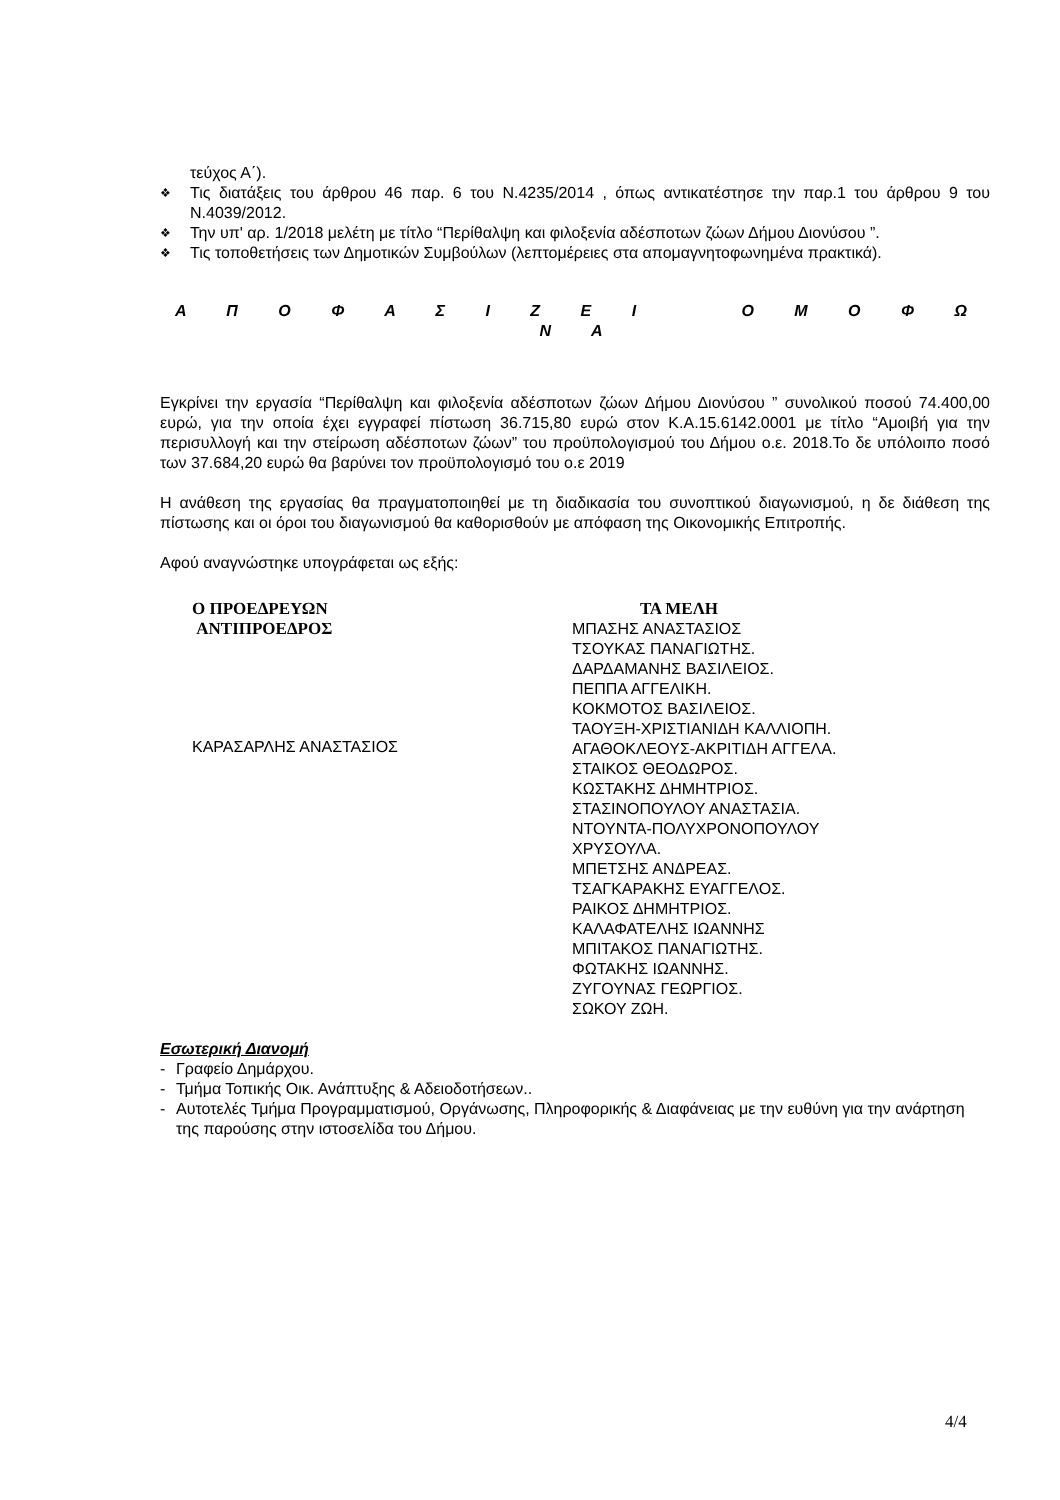τεύχος Α΄).
❖ Τις διατάξεις του άρθρου 46 παρ. 6 του Ν.4235/2014 , όπως αντικατέστησε την παρ.1 του άρθρου 9 του Ν.4039/2012.
❖ Την υπ' αρ. 1/2018 μελέτη με τίτλο “Περίθαλψη και φιλοξενία αδέσποτων ζώων Δήμου Διονύσου ”.
❖ Τις τοποθετήσεις των Δημοτικών Συμβούλων (λεπτομέρειες στα απομαγνητοφωνημένα πρακτικά).
Α Π Ο Φ Α Σ Ι Ζ Ε Ι Ο Μ Ο Φ Ω Ν Α
Εγκρίνει την εργασία “Περίθαλψη και φιλοξενία αδέσποτων ζώων Δήμου Διονύσου ” συνολικού ποσού 74.400,00 ευρώ, για την οποία έχει εγγραφεί πίστωση 36.715,80 ευρώ στον Κ.Α.15.6142.0001 με τίτλο “Αμοιβή για την περισυλλογή και την στείρωση αδέσποτων ζώων” του προϋπολογισμού του Δήμου ο.ε. 2018.Το δε υπόλοιπο ποσό των 37.684,20 ευρώ θα βαρύνει τον προϋπολογισμό του ο.ε 2019
Η ανάθεση της εργασίας θα πραγματοποιηθεί με τη διαδικασία του συνοπτικού διαγωνισμού, η δε διάθεση της πίστωσης και οι όροι του διαγωνισμού θα καθορισθούν με απόφαση της Οικονομικής Επιτροπής.
Αφού αναγνώστηκε υπογράφεται ως εξής:
Ο ΠΡΟΕΔΡΕΥΩΝ
ΑΝΤΙΠΡΟΕΔΡΟΣ
ΚΑΡΑΣΑΡΛΗΣ ΑΝΑΣΤΑΣΙΟΣ
ΤΑ ΜΕΛΗ
ΜΠΑΣΗΣ ΑΝΑΣΤΑΣΙΟΣ
ΤΣΟΥΚΑΣ ΠΑΝΑΓΙΩΤΗΣ.
ΔΑΡΔΑΜΑΝΗΣ ΒΑΣΙΛΕΙΟΣ.
ΠΕΠΠΑ ΑΓΓΕΛΙΚΗ.
ΚΟΚΜΟΤΟΣ ΒΑΣΙΛΕΙΟΣ.
ΤΑΟΥΞΗ-ΧΡΙΣΤΙΑΝΙΔΗ ΚΑΛΛΙΟΠΗ.
ΑΓΑΘΟΚΛΕΟΥΣ-ΑΚΡΙΤΙΔΗ ΑΓΓΕΛΑ.
ΣΤΑΙΚΟΣ ΘΕΟΔΩΡΟΣ.
ΚΩΣΤΑΚΗΣ ΔΗΜΗΤΡΙΟΣ.
ΣΤΑΣΙΝΟΠΟΥΛΟΥ ΑΝΑΣΤΑΣΙΑ.
ΝΤΟΥΝΤΑ-ΠΟΛΥΧΡΟΝΟΠΟΥΛΟΥ
ΧΡΥΣΟΥΛΑ.
ΜΠΕΤΣΗΣ ΑΝΔΡΕΑΣ.
ΤΣΑΓΚΑΡΑΚΗΣ ΕΥΑΓΓΕΛΟΣ.
ΡΑΙΚΟΣ ΔΗΜΗΤΡΙΟΣ.
ΚΑΛΑΦΑΤΕΛΗΣ ΙΩΑΝΝΗΣ
ΜΠΙΤΑΚΟΣ ΠΑΝΑΓΙΩΤΗΣ.
ΦΩΤΑΚΗΣ ΙΩΑΝΝΗΣ.
ΖΥΓΟΥΝΑΣ ΓΕΩΡΓΙΟΣ.
ΣΩΚΟΥ ΖΩΗ.
Εσωτερική Διανομή
- Γραφείο Δημάρχου.
- Τμήμα Τοπικής Οικ. Ανάπτυξης & Αδειοδοτήσεων..
- Αυτοτελές Τμήμα Προγραμματισμού, Οργάνωσης, Πληροφορικής & Διαφάνειας με την ευθύνη για την ανάρτηση της παρούσης στην ιστοσελίδα του Δήμου.
4/4